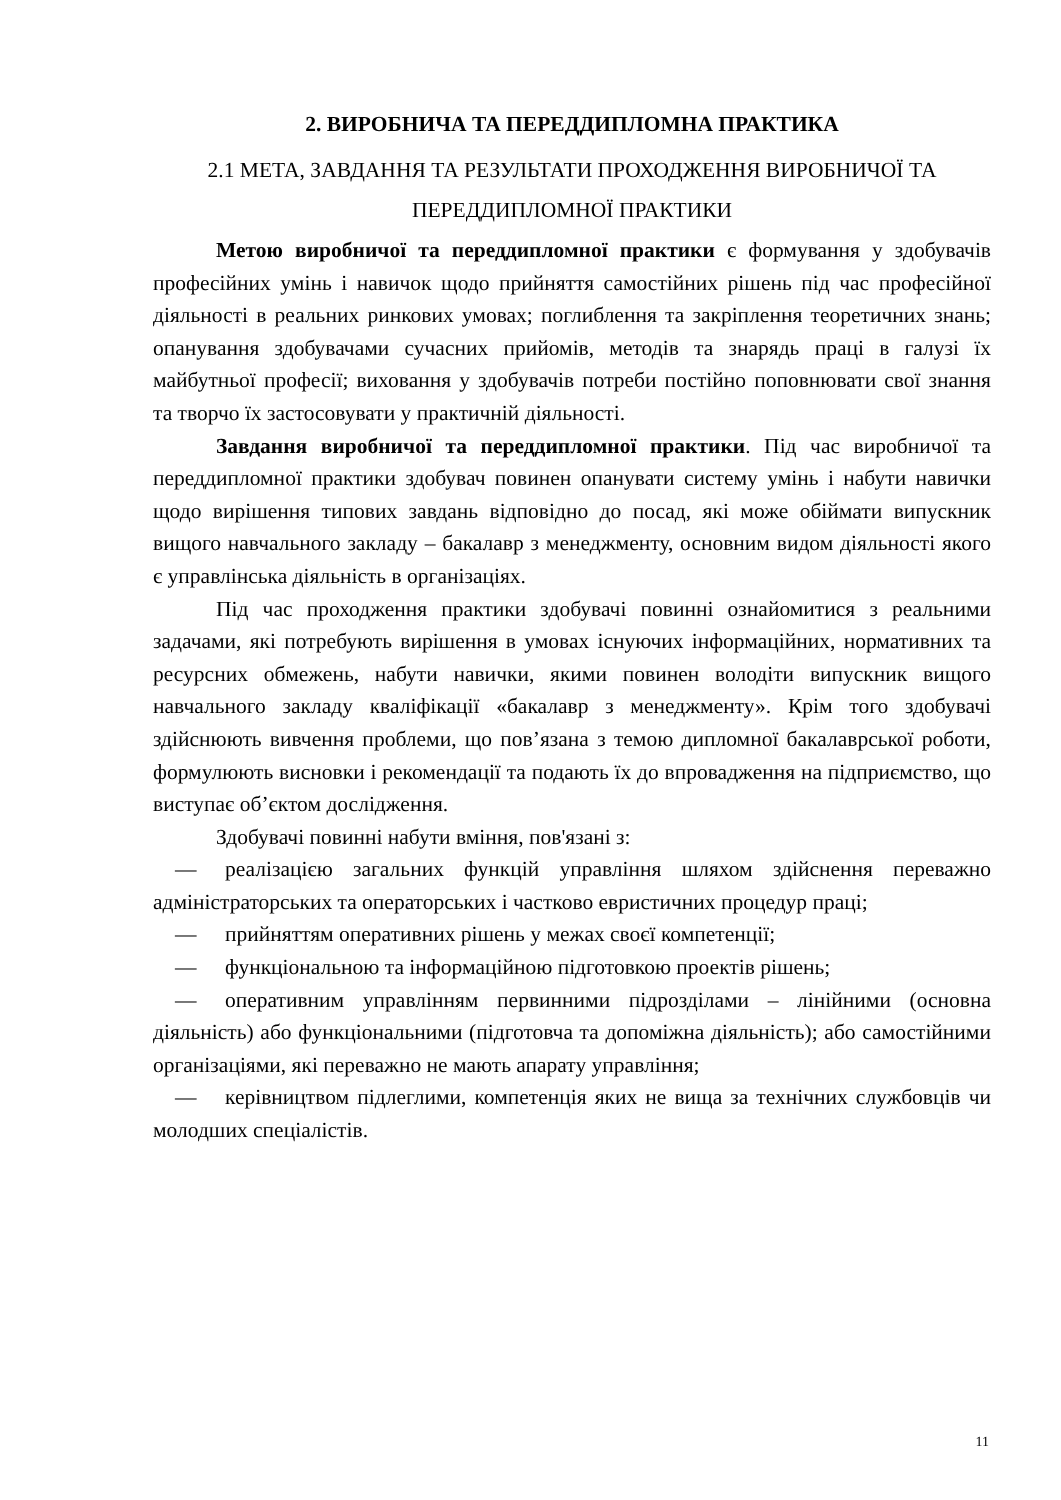2. ВИРОБНИЧА ТА ПЕРЕДДИПЛОМНА ПРАКТИКА
2.1 МЕТА, ЗАВДАННЯ ТА РЕЗУЛЬТАТИ ПРОХОДЖЕННЯ ВИРОБНИЧОЇ ТА ПЕРЕДДИПЛОМНОЇ ПРАКТИКИ
Метою виробничої та переддипломної практики є формування у здобувачів професійних умінь і навичок щодо прийняття самостійних рішень під час професійної діяльності в реальних ринкових умовах; поглиблення та закріплення теоретичних знань; опанування здобувачами сучасних прийомів, методів та знарядь праці в галузі їх майбутньої професії; виховання у здобувачів потреби постійно поповнювати свої знання та творчо їх застосовувати у практичній діяльності.
Завдання виробничої та переддипломної практики. Під час виробничої та переддипломної практики здобувач повинен опанувати систему умінь і набути навички щодо вирішення типових завдань відповідно до посад, які може обіймати випускник вищого навчального закладу – бакалавр з менеджменту, основним видом діяльності якого є управлінська діяльність в організаціях.
Під час проходження практики здобувачі повинні ознайомитися з реальними задачами, які потребують вирішення в умовах існуючих інформаційних, нормативних та ресурсних обмежень, набути навички, якими повинен володіти випускник вищого навчального закладу кваліфікації «бакалавр з менеджменту». Крім того здобувачі здійснюють вивчення проблеми, що пов’язана з темою дипломної бакалаврської роботи, формулюють висновки і рекомендації та подають їх до впровадження на підприємство, що виступає об’єктом дослідження.
Здобувачі повинні набути вміння, пов'язані з:
— реалізацією загальних функцій управління шляхом здійснення переважно адміністраторських та операторських і частково евристичних процедур праці;
— прийняттям оперативних рішень у межах своєї компетенції;
— функціональною та інформаційною підготовкою проектів рішень;
— оперативним управлінням первинними підрозділами – лінійними (основна діяльність) або функціональними (підготовча та допоміжна діяльність); або самостійними організаціями, які переважно не мають апарату управління;
— керівництвом підлеглими, компетенція яких не вища за технічних службовців чи молодших спеціалістів.
11